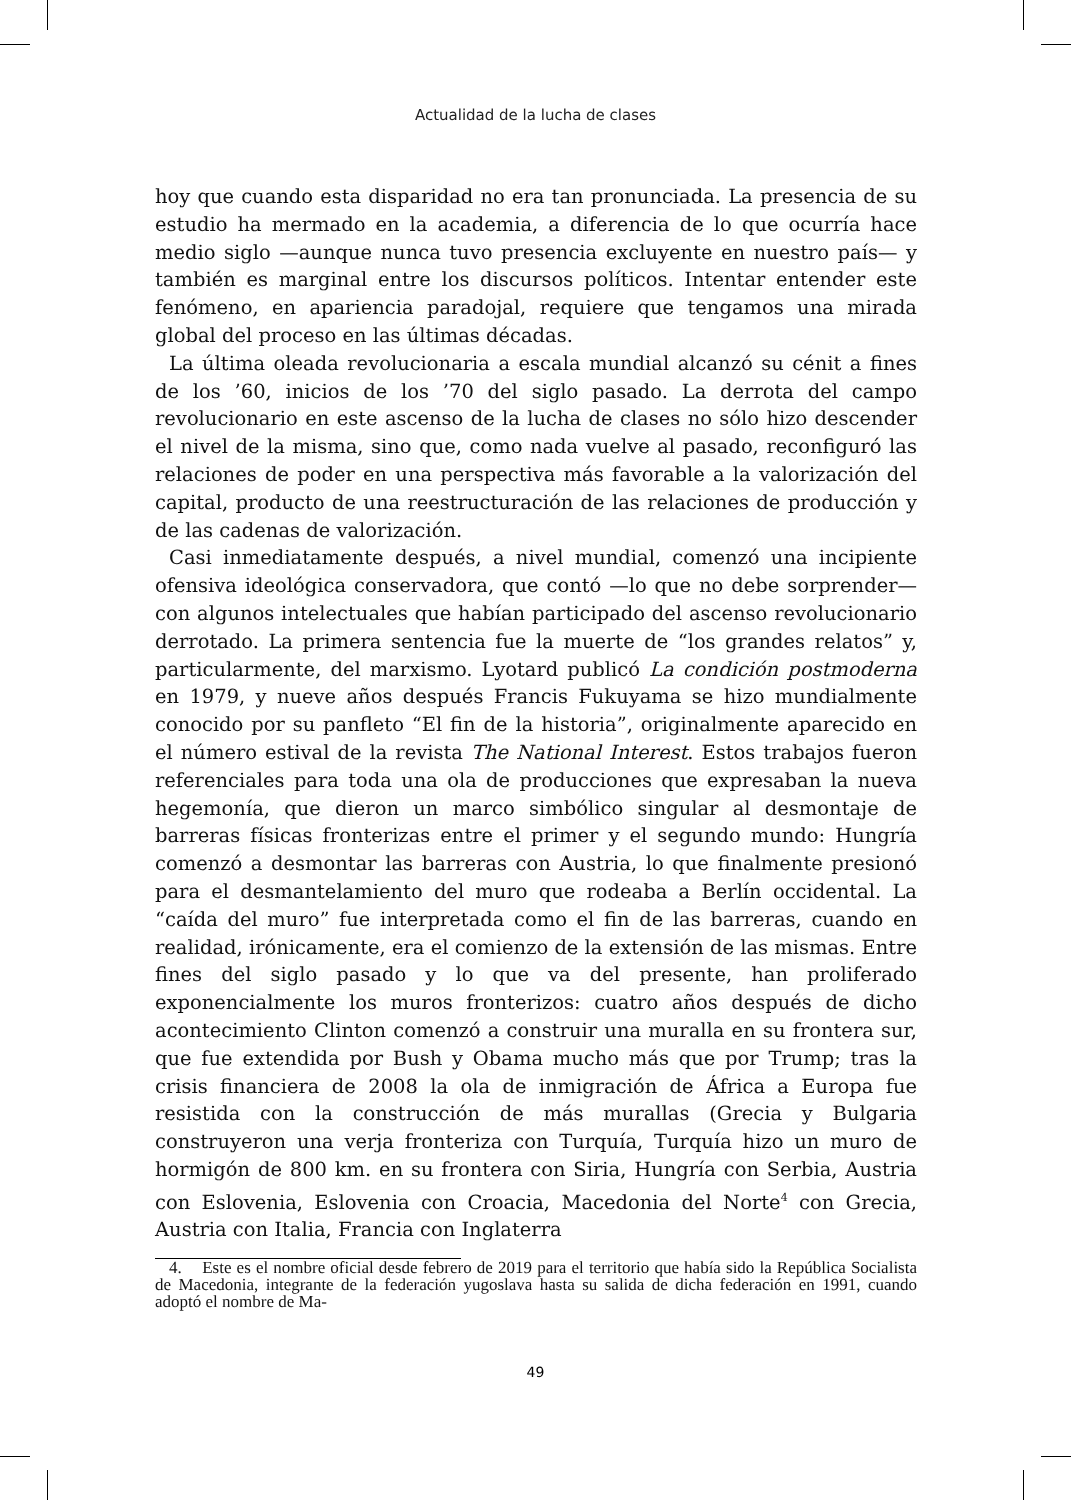Actualidad de la lucha de clases
hoy que cuando esta disparidad no era tan pronunciada. La presencia de su estudio ha mermado en la academia, a diferencia de lo que ocurría hace medio siglo —aunque nunca tuvo presencia excluyente en nuestro país— y también es marginal entre los discursos políticos. Intentar entender este fenómeno, en apariencia paradojal, requiere que tengamos una mirada global del proceso en las últimas décadas.
La última oleada revolucionaria a escala mundial alcanzó su cénit a fines de los ’60, inicios de los ’70 del siglo pasado. La derrota del campo revolucionario en este ascenso de la lucha de clases no sólo hizo descender el nivel de la misma, sino que, como nada vuelve al pasado, reconfiguró las relaciones de poder en una perspectiva más favorable a la valorización del capital, producto de una reestructuración de las relaciones de producción y de las cadenas de valorización.
Casi inmediatamente después, a nivel mundial, comenzó una incipiente ofensiva ideológica conservadora, que contó —lo que no debe sorprender— con algunos intelectuales que habían participado del ascenso revolucionario derrotado. La primera sentencia fue la muerte de “los grandes relatos” y, particularmente, del marxismo. Lyotard publicó La condición postmoderna en 1979, y nueve años después Francis Fukuyama se hizo mundialmente conocido por su panfleto “El fin de la historia”, originalmente aparecido en el número estival de la revista The National Interest. Estos trabajos fueron referenciales para toda una ola de producciones que expresaban la nueva hegemonía, que dieron un marco simbólico singular al desmontaje de barreras físicas fronterizas entre el primer y el segundo mundo: Hungría comenzó a desmontar las barreras con Austria, lo que finalmente presionó para el desmantelamiento del muro que rodeaba a Berlín occidental. La “caída del muro” fue interpretada como el fin de las barreras, cuando en realidad, irónicamente, era el comienzo de la extensión de las mismas. Entre fines del siglo pasado y lo que va del presente, han proliferado exponencialmente los muros fronterizos: cuatro años después de dicho acontecimiento Clinton comenzó a construir una muralla en su frontera sur, que fue extendida por Bush y Obama mucho más que por Trump; tras la crisis financiera de 2008 la ola de inmigración de África a Europa fue resistida con la construcción de más murallas (Grecia y Bulgaria construyeron una verja fronteriza con Turquía, Turquía hizo un muro de hormigón de 800 km. en su frontera con Siria, Hungría con Serbia, Austria con Eslovenia, Eslovenia con Croacia, Macedonia del Norte<sup>4</sup> con Grecia, Austria con Italia, Francia con Inglaterra
4. Este es el nombre oficial desde febrero de 2019 para el territorio que había sido la República Socialista de Macedonia, integrante de la federación yugoslava hasta su salida de dicha federación en 1991, cuando adoptó el nombre de Ma-
49